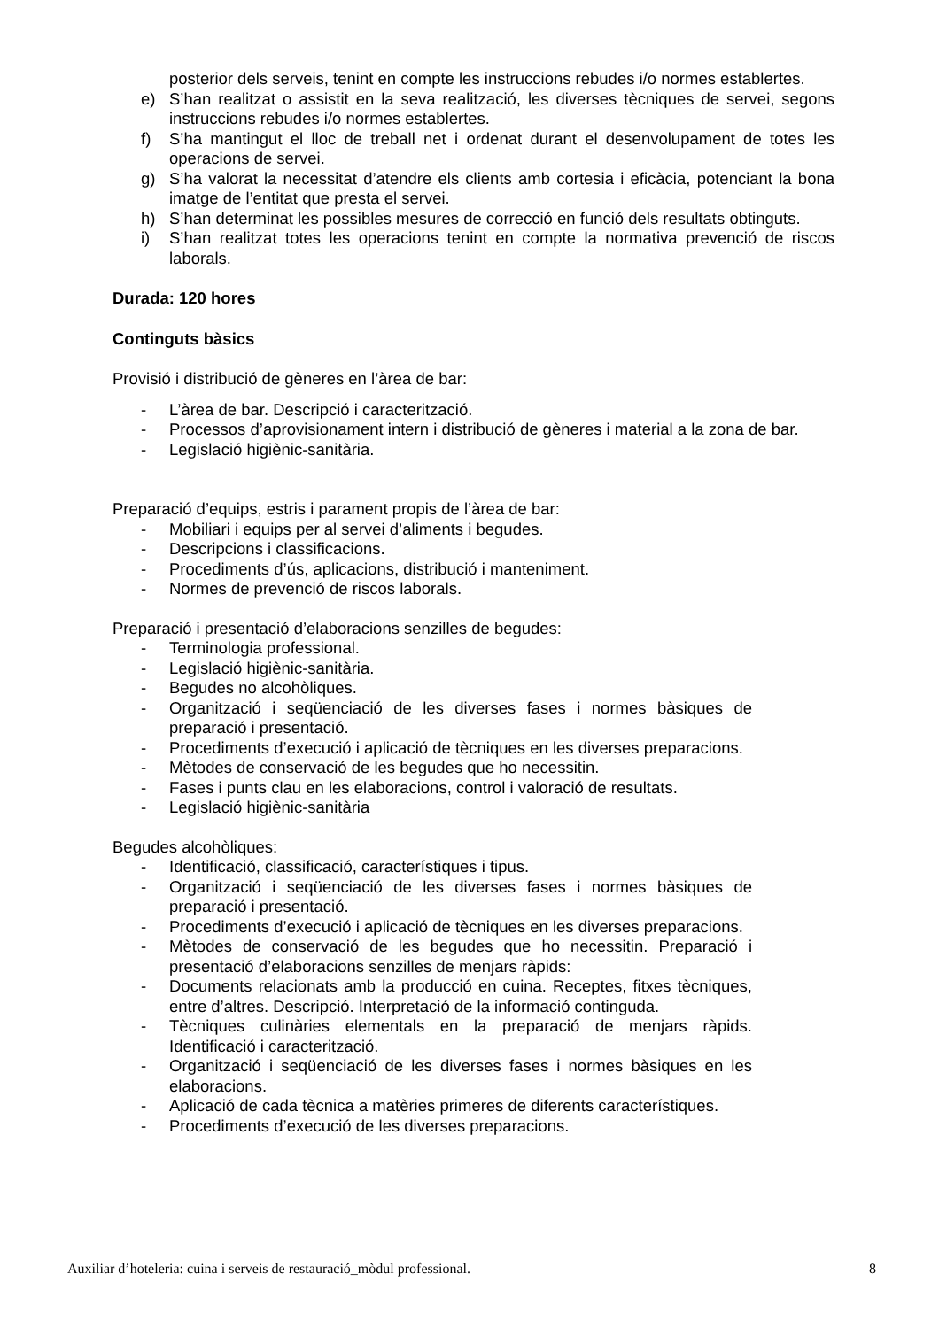posterior dels serveis, tenint en compte les instruccions rebudes i/o normes establertes.
e) S’han realitzat o assistit en la seva realització, les diverses tècniques de servei, segons instruccions rebudes i/o normes establertes.
f) S’ha mantingut el lloc de treball net i ordenat durant el desenvolupament de totes les operacions de servei.
g) S’ha valorat la necessitat d’atendre els clients amb cortesia i eficàcia, potenciant la bona imatge de l’entitat que presta el servei.
h) S’han determinat les possibles mesures de correcció en funció dels resultats obtinguts.
i) S’han realitzat totes les operacions tenint en compte la normativa prevenció de riscos laborals.
Durada: 120 hores
Continguts bàsics
Provisió i distribució de gèneres en l’àrea de bar:
- L’àrea de bar. Descripció i caracterització.
- Processos d’aprovisionament intern i distribució de gèneres i material a la zona de bar.
- Legislació higiènic-sanitària.
Preparació d’equips, estris i parament propis de l’àrea de bar:
- Mobiliari i equips per al servei d’aliments i begudes.
- Descripcions i classificacions.
- Procediments d’ús, aplicacions, distribució i manteniment.
- Normes de prevenció de riscos laborals.
Preparació i presentació d’elaboracions senzilles de begudes:
- Terminologia professional.
- Legislació higiènic-sanitària.
- Begudes no alcohòliques.
- Organització i seqüenciació de les diverses fases i normes bàsiques de preparació i presentació.
- Procediments d’execució i aplicació de tècniques en les diverses preparacions.
- Mètodes de conservació de les begudes que ho necessitin.
- Fases i punts clau en les elaboracions, control i valoració de resultats.
- Legislació higiènic-sanitària
Begudes alcohòliques:
- Identificació, classificació, característiques i tipus.
- Organització i seqüenciació de les diverses fases i normes bàsiques de preparació i presentació.
- Procediments d’execució i aplicació de tècniques en les diverses preparacions.
- Mètodes de conservació de les begudes que ho necessitin. Preparació i presentació d’elaboracions senzilles de menjars ràpids:
- Documents relacionats amb la producció en cuina. Receptes, fitxes tècniques, entre d’altres. Descripció. Interpretació de la informació continguda.
- Tècniques culinàries elementals en la preparació de menjars ràpids. Identificació i caracterització.
- Organització i seqüenciació de les diverses fases i normes bàsiques en les elaboracions.
- Aplicació de cada tècnica a matèries primeres de diferents característiques.
- Procediments d’execució de les diverses preparacions.
Auxiliar d’hoteleria: cuina i serveis de restauració_mòdul professional. 8